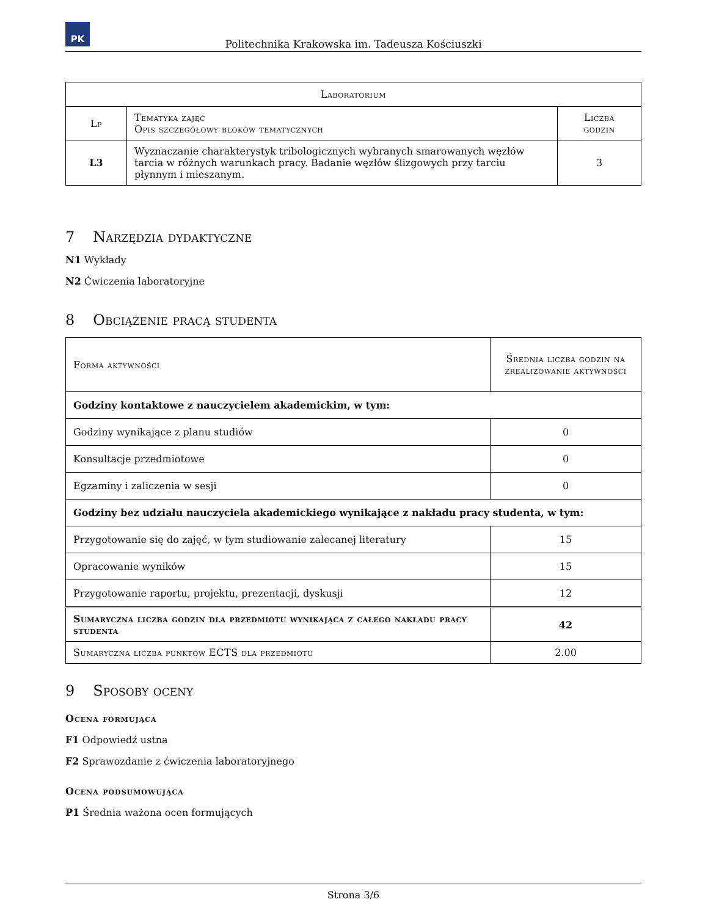PK
Politechnika Krakowska im. Tadeusza Kościuszki
| Laboratorium | | |
| --- | --- | --- |
| Lp | Tematyka zajęć Opis szczegółowy bloków tematycznych | Liczba godzin |
| L3 | Wyznaczanie charakterystyk tribologicznych wybranych smarowanych węzłów tarcia w różnych warunkach pracy. Badanie węzłów ślizgowych przy tarciu płynnym i mieszanym. | 3 |
7 Narzędzia dydaktyczne
N1 Wykłady
N2 Ćwiczenia laboratoryjne
8 Obciążenie pracą studenta
| Forma aktywności | Średnia liczba godzin na zrealizowanie aktywności |
| Godziny kontaktowe z nauczycielem akademickim, w tym: | |
| Godziny wynikające z planu studiów | 0 |
| Konsultacje przedmiotowe | 0 |
| Egzaminy i zaliczenia w sesji | 0 |
| Godziny bez udziału nauczyciela akademickiego wynikające z nakładu pracy studenta, w tym: | |
| Przygotowanie się do zajęć, w tym studiowanie zalecanej literatury | 15 |
| Opracowanie wyników | 15 |
| Przygotowanie raportu, projektu, prezentacji, dyskusji | 12 |
| Sumaryczna liczba godzin dla przedmiotu wynikająca z całego nakładu pracy studenta | 42 |
| Sumaryczna liczba punktów ECTS dla przedmiotu | 2.00 |
9 Sposoby oceny
Ocena formująca
F1 Odpowiedź ustna
F2 Sprawozdanie z ćwiczenia laboratoryjnego
Ocena podsumowująca
P1 Średnia ważona ocen formujących
Strona 3/6